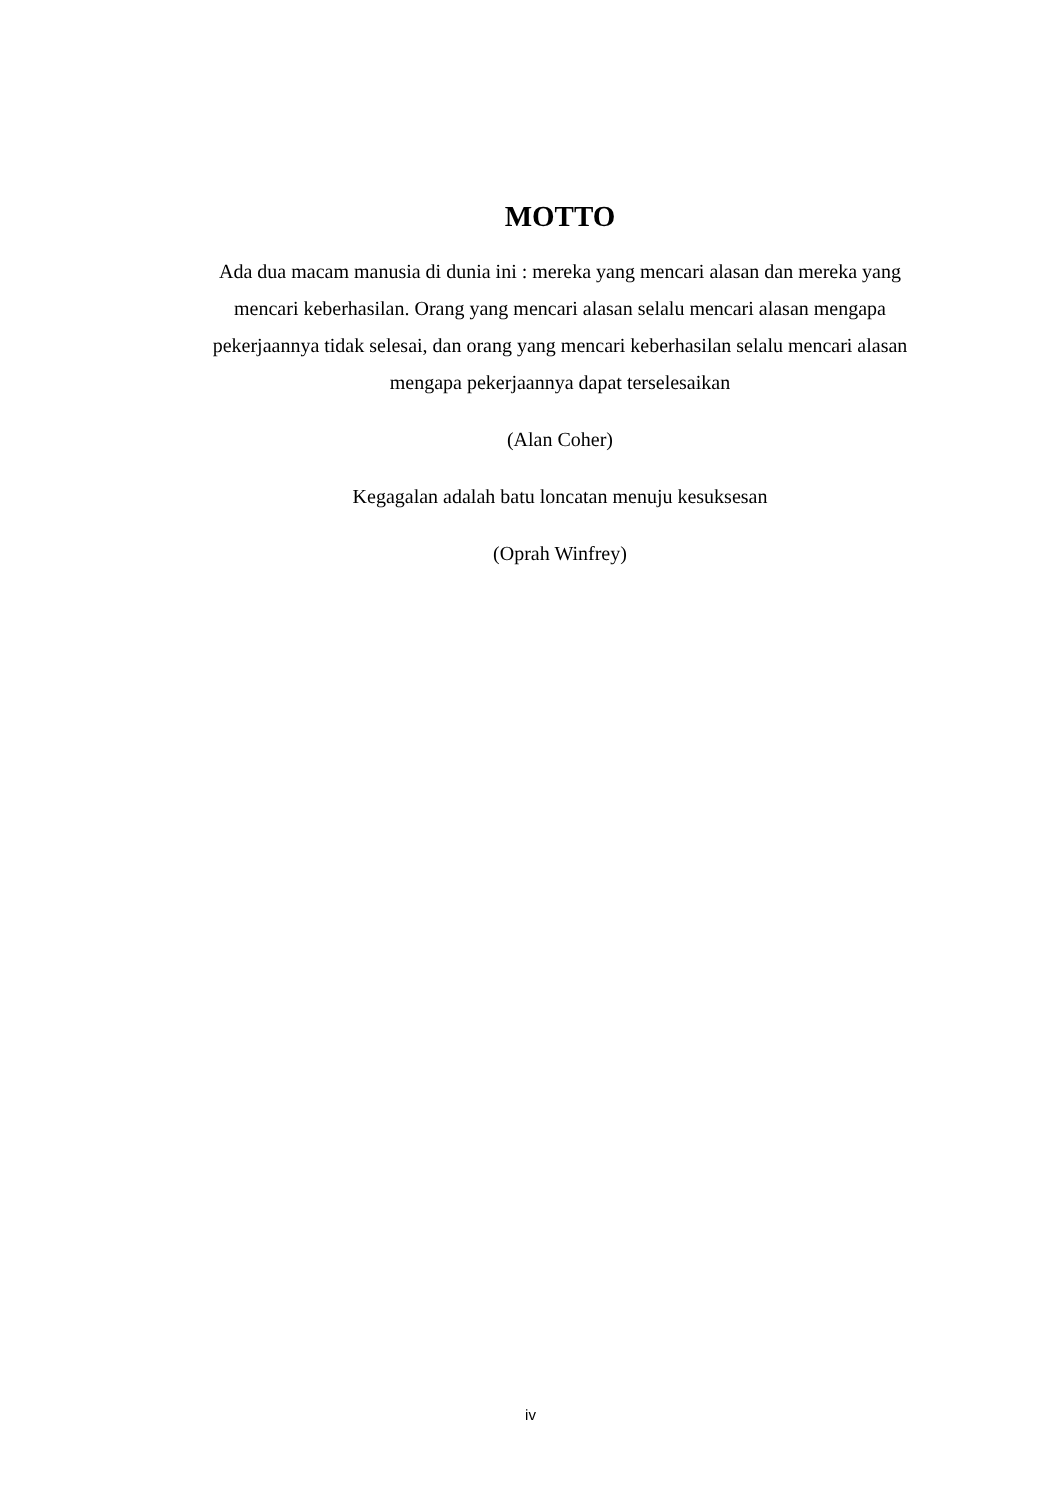MOTTO
Ada dua macam manusia di dunia ini : mereka yang mencari alasan dan mereka yang mencari keberhasilan. Orang yang mencari alasan selalu mencari alasan mengapa pekerjaannya tidak selesai, dan orang yang mencari keberhasilan selalu mencari alasan mengapa pekerjaannya dapat terselesaikan
(Alan Coher)
Kegagalan adalah batu loncatan menuju kesuksesan
(Oprah Winfrey)
iv